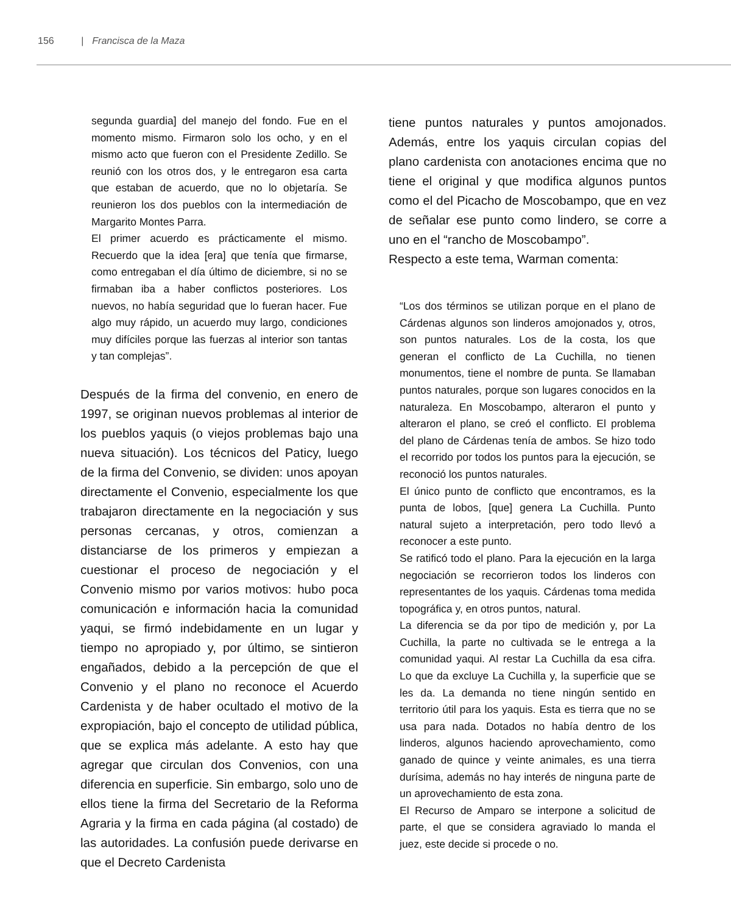156 | Francisca de la Maza
segunda guardia] del manejo del fondo. Fue en el momento mismo. Firmaron solo los ocho, y en el mismo acto que fueron con el Presidente Zedillo. Se reunió con los otros dos, y le entregaron esa carta que estaban de acuerdo, que no lo objetaría. Se reunieron los dos pueblos con la intermediación de Margarito Montes Parra.
El primer acuerdo es prácticamente el mismo. Recuerdo que la idea [era] que tenía que firmarse, como entregaban el día último de diciembre, si no se firmaban iba a haber conflictos posteriores. Los nuevos, no había seguridad que lo fueran hacer. Fue algo muy rápido, un acuerdo muy largo, condiciones muy difíciles porque las fuerzas al interior son tantas y tan complejas”.
Después de la firma del convenio, en enero de 1997, se originan nuevos problemas al interior de los pueblos yaquis (o viejos problemas bajo una nueva situación). Los técnicos del Paticy, luego de la firma del Convenio, se dividen: unos apoyan directamente el Convenio, especialmente los que trabajaron directamente en la negociación y sus personas cercanas, y otros, comienzan a distanciarse de los primeros y empiezan a cuestionar el proceso de negociación y el Convenio mismo por varios motivos: hubo poca comunicación e información hacia la comunidad yaqui, se firmó indebidamente en un lugar y tiempo no apropiado y, por último, se sintieron engañados, debido a la percepción de que el Convenio y el plano no reconoce el Acuerdo Cardenista y de haber ocultado el motivo de la expropiación, bajo el concepto de utilidad pública, que se explica más adelante. A esto hay que agregar que circulan dos Convenios, con una diferencia en superficie. Sin embargo, solo uno de ellos tiene la firma del Secretario de la Reforma Agraria y la firma en cada página (al costado) de las autoridades. La confusión puede derivarse en que el Decreto Cardenista
tiene puntos naturales y puntos amojonados. Además, entre los yaquis circulan copias del plano cardenista con anotaciones encima que no tiene el original y que modifica algunos puntos como el del Picacho de Moscobampo, que en vez de señalar ese punto como lindero, se corre a uno en el “rancho de Moscobampo”.
Respecto a este tema, Warman comenta:
“Los dos términos se utilizan porque en el plano de Cárdenas algunos son linderos amojonados y, otros, son puntos naturales. Los de la costa, los que generan el conflicto de La Cuchilla, no tienen monumentos, tiene el nombre de punta. Se llamaban puntos naturales, porque son lugares conocidos en la naturaleza. En Moscobampo, alteraron el punto y alteraron el plano, se creó el conflicto. El problema del plano de Cárdenas tenía de ambos. Se hizo todo el recorrido por todos los puntos para la ejecución, se reconoció los puntos naturales.
El único punto de conflicto que encontramos, es la punta de lobos, [que] genera La Cuchilla. Punto natural sujeto a interpretación, pero todo llevó a reconocer a este punto.
Se ratificó todo el plano. Para la ejecución en la larga negociación se recorrieron todos los linderos con representantes de los yaquis. Cárdenas toma medida topográfica y, en otros puntos, natural.
La diferencia se da por tipo de medición y, por La Cuchilla, la parte no cultivada se le entrega a la comunidad yaqui. Al restar La Cuchilla da esa cifra. Lo que da excluye La Cuchilla y, la superficie que se les da. La demanda no tiene ningún sentido en territorio útil para los yaquis. Esta es tierra que no se usa para nada. Dotados no había dentro de los linderos, algunos haciendo aprovechamiento, como ganado de quince y veinte animales, es una tierra durísima, además no hay interés de ninguna parte de un aprovechamiento de esta zona.
El Recurso de Amparo se interpone a solicitud de parte, el que se considera agraviado lo manda el juez, este decide si procede o no.